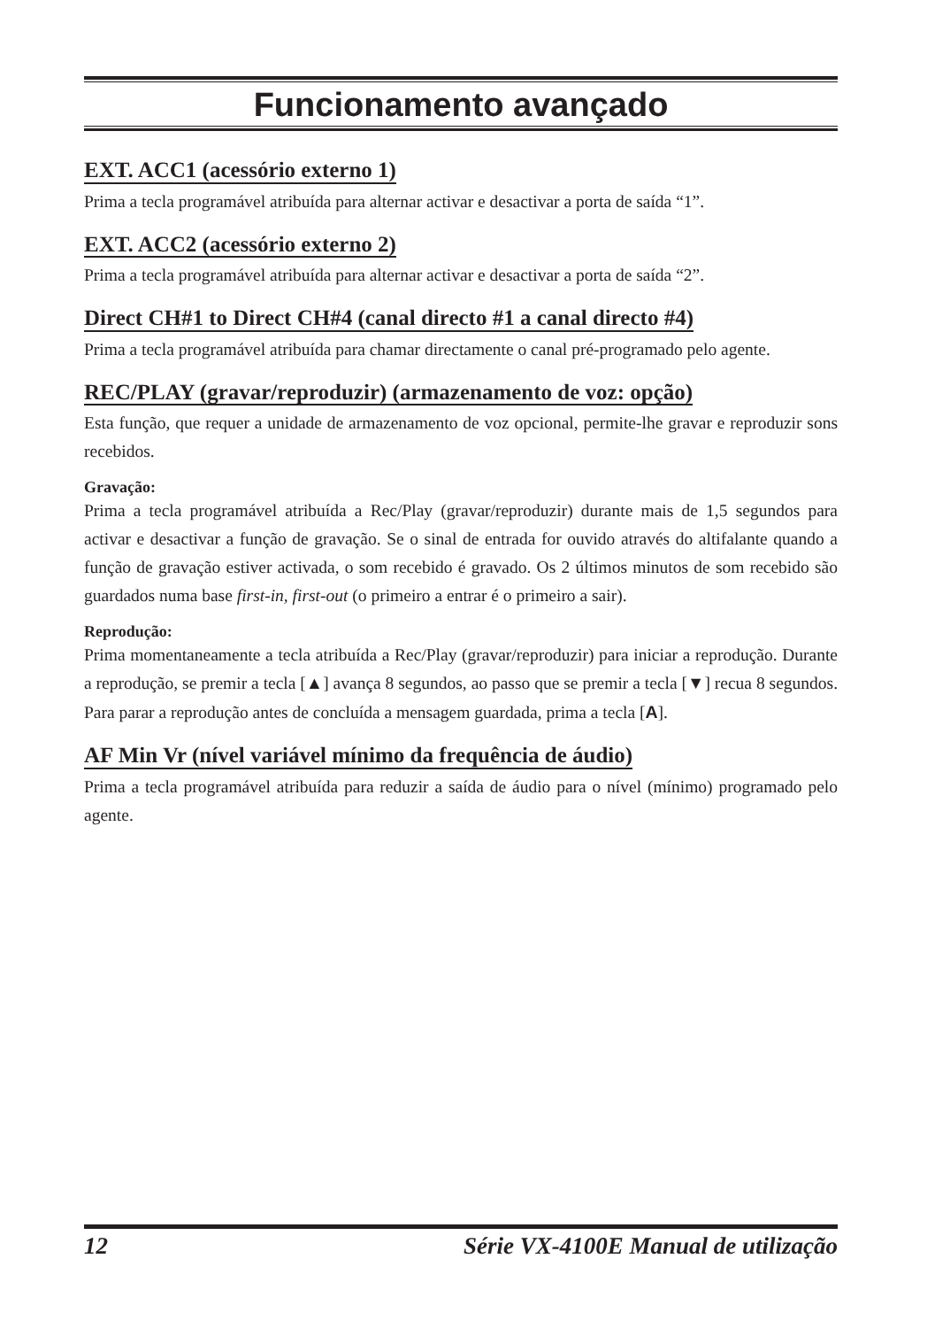Funcionamento avançado
EXT. ACC1 (acessório externo 1)
Prima a tecla programável atribuída para alternar activar e desactivar a porta de saída “1”.
EXT. ACC2 (acessório externo 2)
Prima a tecla programável atribuída para alternar activar e desactivar a porta de saída “2”.
Direct CH#1 to Direct CH#4 (canal directo #1 a canal directo #4)
Prima a tecla programável atribuída para chamar directamente o canal pré-programado pelo agente.
REC/PLAY (gravar/reproduzir) (armazenamento de voz: opção)
Esta função, que requer a unidade de armazenamento de voz opcional, permite-lhe gravar e reproduzir sons recebidos.
Gravação:
Prima a tecla programável atribuída a Rec/Play (gravar/reproduzir) durante mais de 1,5 segundos para activar e desactivar a função de gravação. Se o sinal de entrada for ouvido através do altifalante quando a função de gravação estiver activada, o som recebido é gravado. Os 2 últimos minutos de som recebido são guardados numa base first-in, first-out (o primeiro a entrar é o primeiro a sair).
Reprodução:
Prima momentaneamente a tecla atribuída a Rec/Play (gravar/reproduzir) para iniciar a reprodução. Durante a reprodução, se premir a tecla [▲] avança 8 segundos, ao passo que se premir a tecla [▼] recua 8 segundos. Para parar a reprodução antes de concluída a mensagem guardada, prima a tecla [A].
AF Min Vr (nível variável mínimo da frequência de áudio)
Prima a tecla programável atribuída para reduzir a saída de áudio para o nível (mínimo) programado pelo agente.
12 Série VX-4100E Manual de utilização